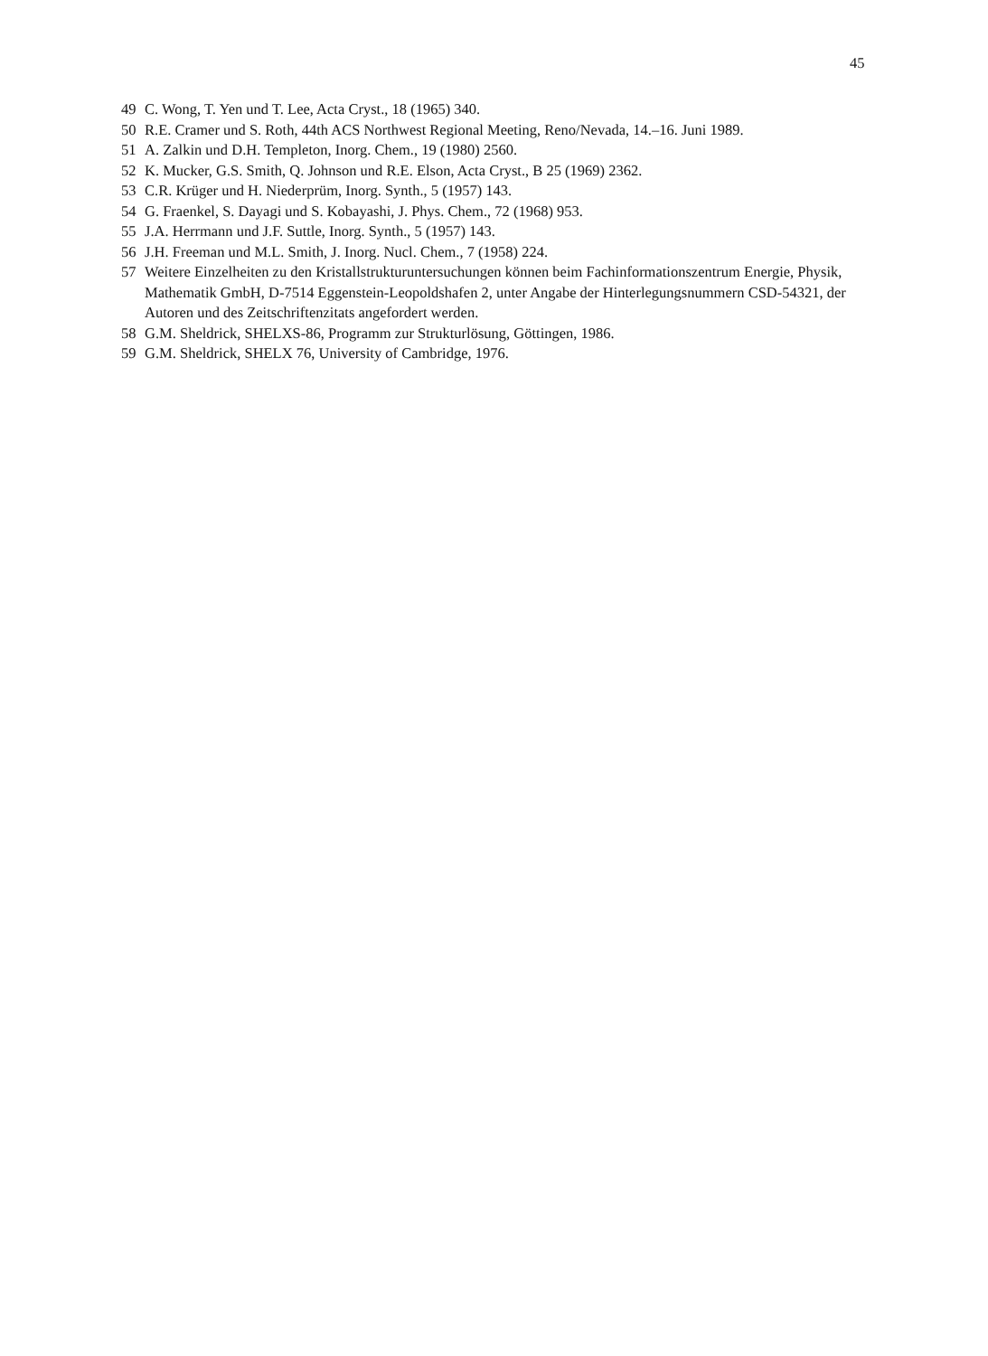45
49 C. Wong, T. Yen und T. Lee, Acta Cryst., 18 (1965) 340.
50 R.E. Cramer und S. Roth, 44th ACS Northwest Regional Meeting, Reno/Nevada, 14.–16. Juni 1989.
51 A. Zalkin und D.H. Templeton, Inorg. Chem., 19 (1980) 2560.
52 K. Mucker, G.S. Smith, Q. Johnson und R.E. Elson, Acta Cryst., B 25 (1969) 2362.
53 C.R. Krüger und H. Niederprüm, Inorg. Synth., 5 (1957) 143.
54 G. Fraenkel, S. Dayagi und S. Kobayashi, J. Phys. Chem., 72 (1968) 953.
55 J.A. Herrmann und J.F. Suttle, Inorg. Synth., 5 (1957) 143.
56 J.H. Freeman und M.L. Smith, J. Inorg. Nucl. Chem., 7 (1958) 224.
57 Weitere Einzelheiten zu den Kristallstrukturuntersuchungen können beim Fachinformationszentrum Energie, Physik, Mathematik GmbH, D-7514 Eggenstein-Leopoldshafen 2, unter Angabe der Hinterlegungsnummern CSD-54321, der Autoren und des Zeitschriftenzitats angefordert werden.
58 G.M. Sheldrick, SHELXS-86, Programm zur Strukturlösung, Göttingen, 1986.
59 G.M. Sheldrick, SHELX 76, University of Cambridge, 1976.